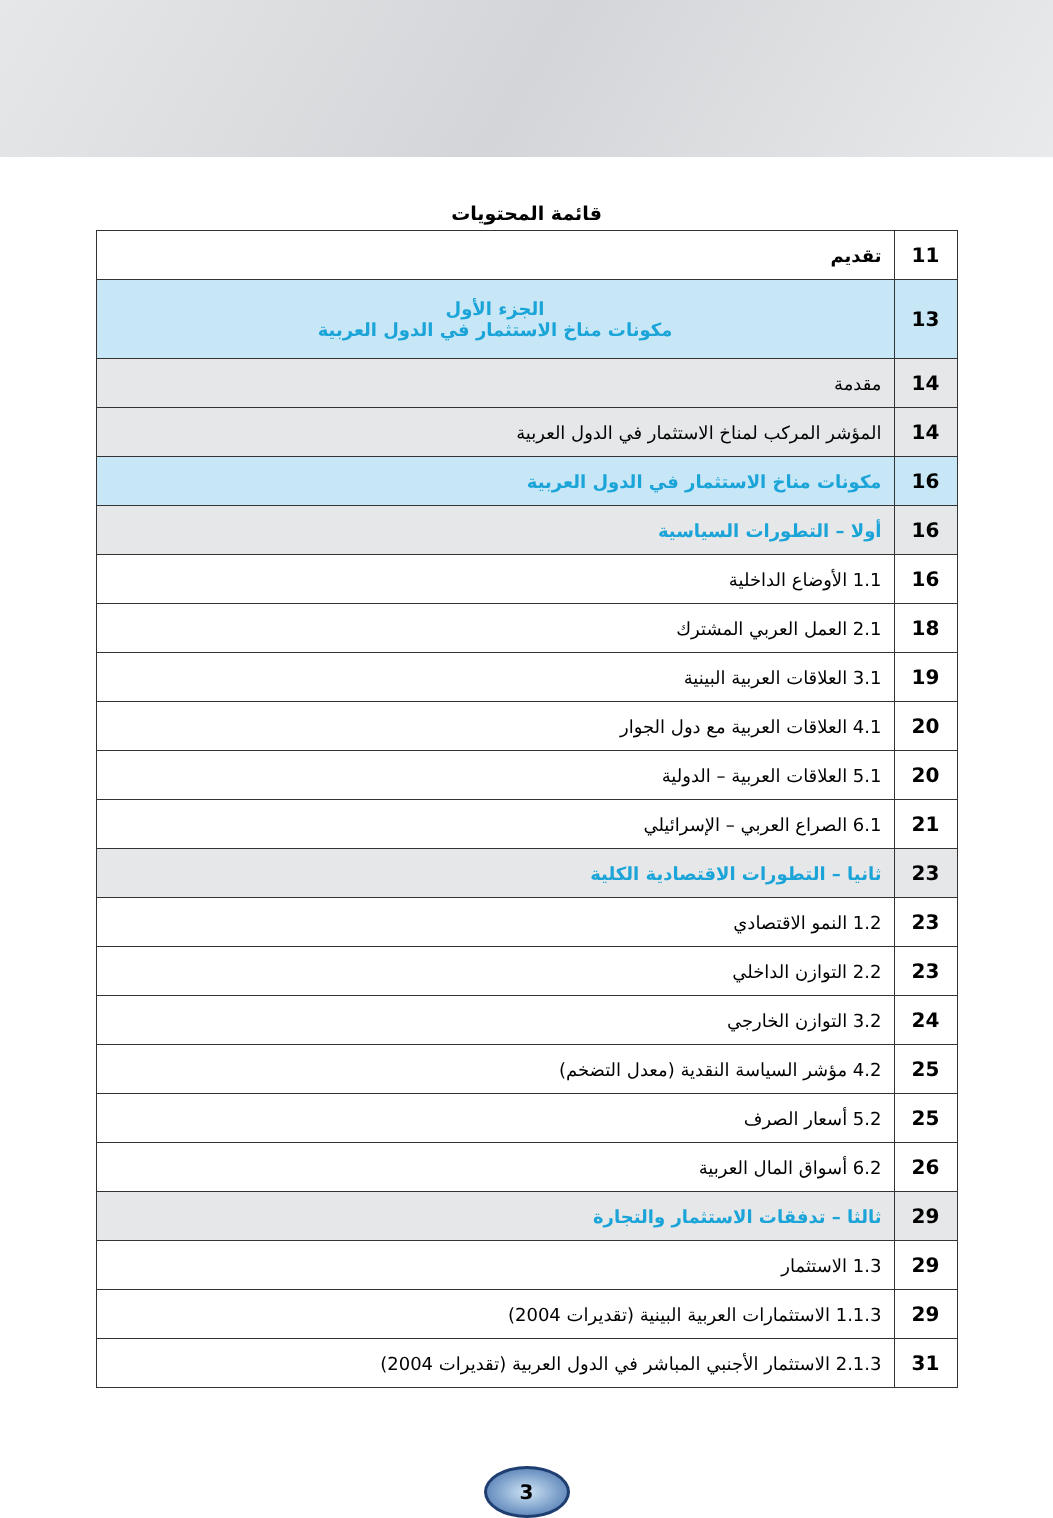قائمة المحتويات
| تقديم | 11 |
| الجزء الأول مكونات مناخ الاستثمار في الدول العربية | 13 |
| مقدمة | 14 |
| المؤشر المركب لمناخ الاستثمار في الدول العربية | 14 |
| مكونات مناخ الاستثمار في الدول العربية | 16 |
| أولا – التطورات السياسية | 16 |
| 1.1 الأوضاع الداخلية | 16 |
| 2.1 العمل العربي المشترك | 18 |
| 3.1 العلاقات العربية البينية | 19 |
| 4.1 العلاقات العربية مع دول الجوار | 20 |
| 5.1 العلاقات العربية – الدولية | 20 |
| 6.1 الصراع العربي – الإسرائيلي | 21 |
| ثانيا – التطورات الاقتصادية الكلية | 23 |
| 1.2 النمو الاقتصادي | 23 |
| 2.2 التوازن الداخلي | 23 |
| 3.2 التوازن الخارجي | 24 |
| 4.2 مؤشر السياسة النقدية (معدل التضخم) | 25 |
| 5.2 أسعار الصرف | 25 |
| 6.2 أسواق المال العربية | 26 |
| ثالثا – تدفقات الاستثمار والتجارة | 29 |
| 1.3 الاستثمار | 29 |
| 1.1.3 الاستثمارات العربية البينية (تقديرات 2004) | 29 |
| 2.1.3 الاستثمار الأجنبي المباشر في الدول العربية (تقديرات 2004) | 31 |
3